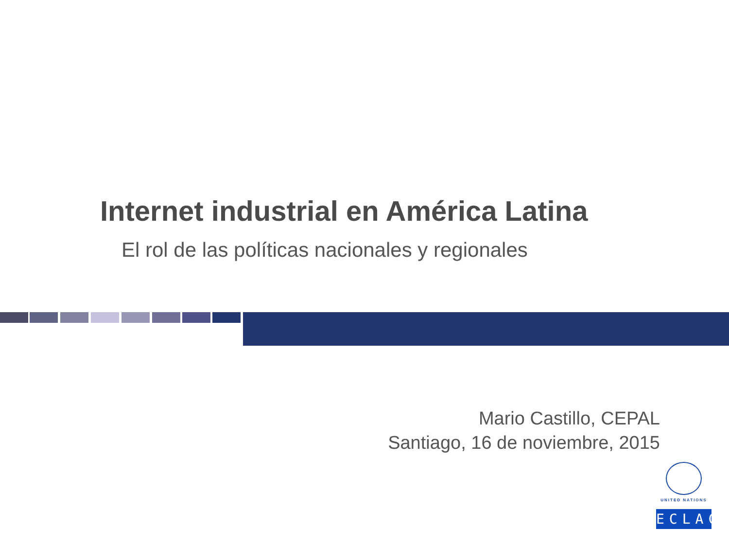Internet industrial en América Latina
El rol de las políticas nacionales y regionales
Mario Castillo, CEPAL
Santiago, 16 de noviembre, 2015
UNITED NATIONS
ECLAC